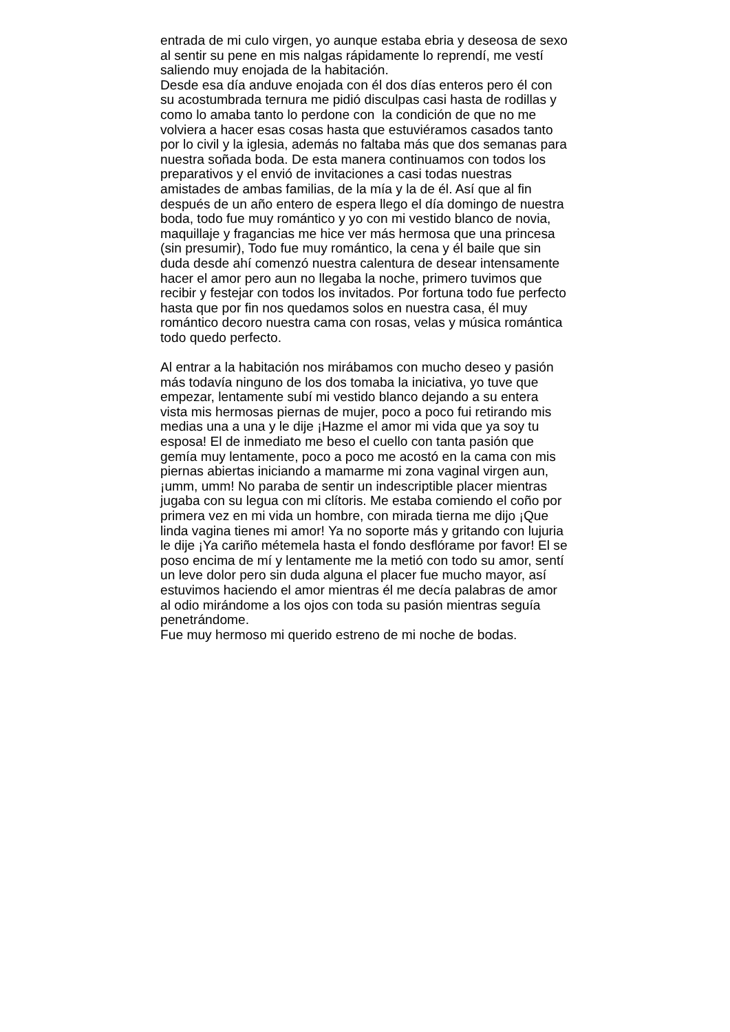entrada de mi culo virgen, yo aunque estaba ebria y deseosa de sexo
al sentir su pene en mis nalgas rápidamente lo reprendí, me vestí
saliendo muy enojada de la habitación.
Desde esa día anduve enojada con él dos días enteros pero él con
su acostumbrada ternura me pidió disculpas casi hasta de rodillas y
como lo amaba tanto lo perdone con la condición de que no me
volviera a hacer esas cosas hasta que estuviéramos casados tanto
por lo civil y la iglesia, además no faltaba más que dos semanas para
nuestra soñada boda. De esta manera continuamos con todos los
preparativos y el envió de invitaciones a casi todas nuestras
amistades de ambas familias, de la mía y la de él. Así que al fin
después de un año entero de espera llego el día domingo de nuestra
boda, todo fue muy romántico y yo con mi vestido blanco de novia,
maquillaje y fragancias me hice ver más hermosa que una princesa
(sin presumir), Todo fue muy romántico, la cena y él baile que sin
duda desde ahí comenzó nuestra calentura de desear intensamente
hacer el amor pero aun no llegaba la noche, primero tuvimos que
recibir y festejar con todos los invitados. Por fortuna todo fue perfecto
hasta que por fin nos quedamos solos en nuestra casa, él muy
romántico decoro nuestra cama con rosas, velas y música romántica
todo quedo perfecto.
Al entrar a la habitación nos mirábamos con mucho deseo y pasión
más todavía ninguno de los dos tomaba la iniciativa, yo tuve que
empezar, lentamente subí mi vestido blanco dejando a su entera
vista mis hermosas piernas de mujer, poco a poco fui retirando mis
medias una a una y le dije ¡Hazme el amor mi vida que ya soy tu
esposa! El de inmediato me beso el cuello con tanta pasión que
gemía muy lentamente, poco a poco me acostó en la cama con mis
piernas abiertas iniciando a mamarme mi zona vaginal virgen aun,
¡umm, umm! No paraba de sentir un indescriptible placer mientras
jugaba con su legua con mi clítoris. Me estaba comiendo el coño por
primera vez en mi vida un hombre, con mirada tierna me dijo ¡Que
linda vagina tienes mi amor! Ya no soporte más y gritando con lujuria
le dije ¡Ya cariño métemela hasta el fondo desflórame por favor! El se
poso encima de mí y lentamente me la metió con todo su amor, sentí
un leve dolor pero sin duda alguna el placer fue mucho mayor, así
estuvimos haciendo el amor mientras él me decía palabras de amor
al odio mirándome a los ojos con toda su pasión mientras seguía
penetrándome.
Fue muy hermoso mi querido estreno de mi noche de bodas.